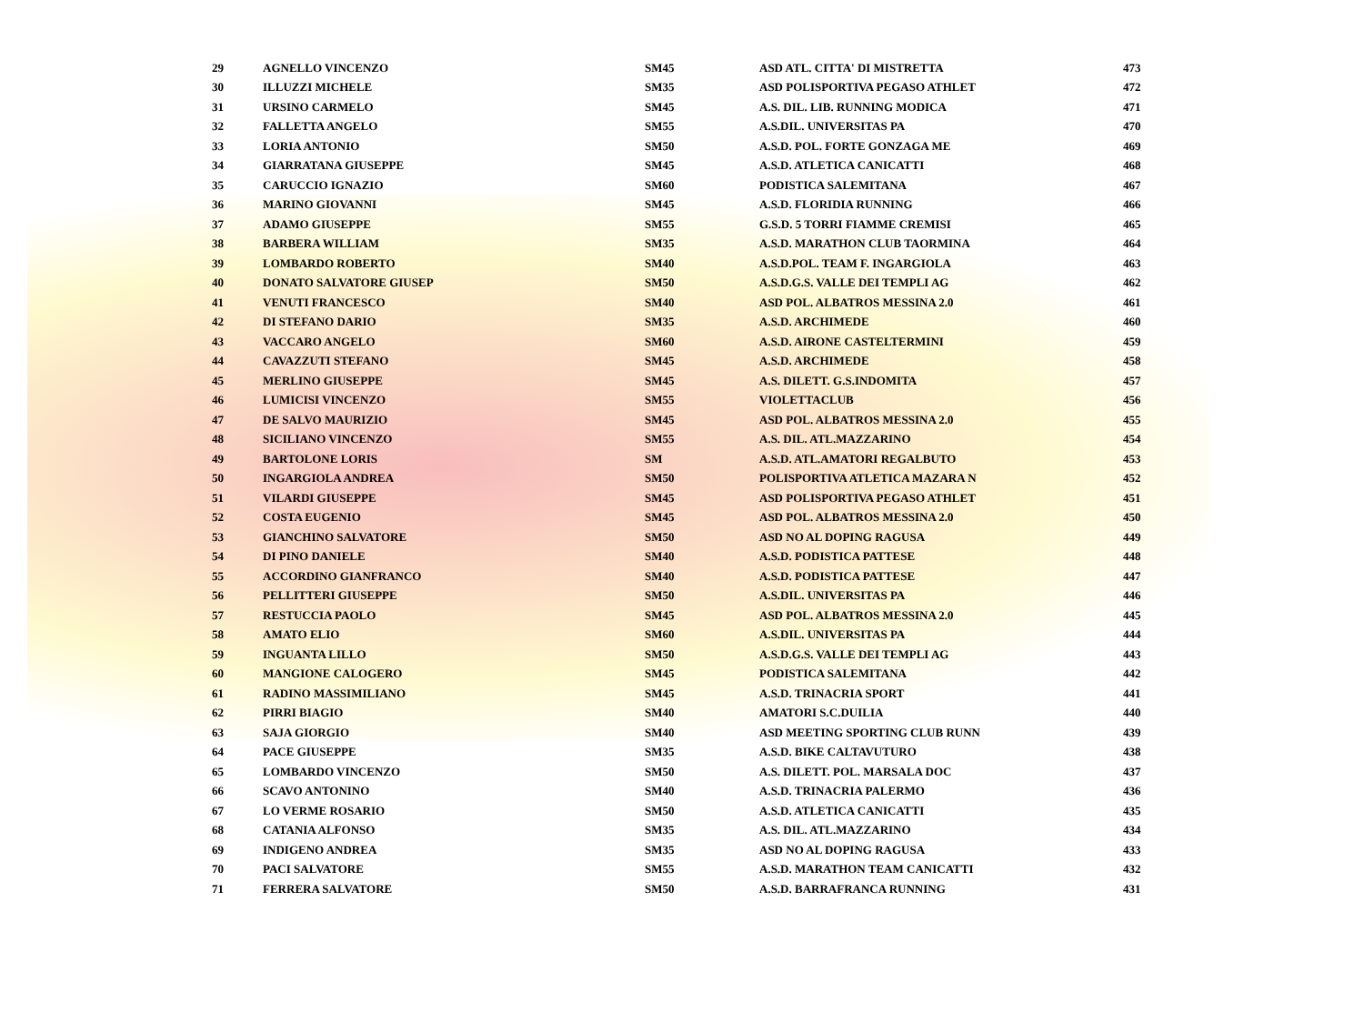| 29 | AGNELLO VINCENZO | SM45 | ASD ATL. CITTA' DI MISTRETTA | 473 |
| 30 | ILLUZZI MICHELE | SM35 | ASD POLISPORTIVA PEGASO ATHLET | 472 |
| 31 | URSINO CARMELO | SM45 | A.S. DIL. LIB. RUNNING MODICA | 471 |
| 32 | FALLETTA ANGELO | SM55 | A.S.DIL. UNIVERSITAS PA | 470 |
| 33 | LORIA ANTONIO | SM50 | A.S.D. POL. FORTE GONZAGA ME | 469 |
| 34 | GIARRATANA GIUSEPPE | SM45 | A.S.D. ATLETICA CANICATTI | 468 |
| 35 | CARUCCIO IGNAZIO | SM60 | PODISTICA SALEMITANA | 467 |
| 36 | MARINO GIOVANNI | SM45 | A.S.D. FLORIDIA RUNNING | 466 |
| 37 | ADAMO GIUSEPPE | SM55 | G.S.D. 5 TORRI FIAMME CREMISI | 465 |
| 38 | BARBERA WILLIAM | SM35 | A.S.D. MARATHON CLUB TAORMINA | 464 |
| 39 | LOMBARDO ROBERTO | SM40 | A.S.D.POL. TEAM F. INGARGIOLA | 463 |
| 40 | DONATO SALVATORE GIUSEP | SM50 | A.S.D.G.S. VALLE DEI TEMPLI AG | 462 |
| 41 | VENUTI FRANCESCO | SM40 | ASD POL. ALBATROS MESSINA 2.0 | 461 |
| 42 | DI STEFANO DARIO | SM35 | A.S.D. ARCHIMEDE | 460 |
| 43 | VACCARO ANGELO | SM60 | A.S.D. AIRONE CASTELTERMINI | 459 |
| 44 | CAVAZZUTI STEFANO | SM45 | A.S.D. ARCHIMEDE | 458 |
| 45 | MERLINO GIUSEPPE | SM45 | A.S. DILETT. G.S.INDOMITA | 457 |
| 46 | LUMICISI VINCENZO | SM55 | VIOLETTACLUB | 456 |
| 47 | DE SALVO MAURIZIO | SM45 | ASD POL. ALBATROS MESSINA 2.0 | 455 |
| 48 | SICILIANO VINCENZO | SM55 | A.S. DIL. ATL.MAZZARINO | 454 |
| 49 | BARTOLONE LORIS | SM | A.S.D. ATL.AMATORI REGALBUTO | 453 |
| 50 | INGARGIOLA ANDREA | SM50 | POLISPORTIVA ATLETICA MAZARA N | 452 |
| 51 | VILARDI GIUSEPPE | SM45 | ASD POLISPORTIVA PEGASO ATHLET | 451 |
| 52 | COSTA EUGENIO | SM45 | ASD POL. ALBATROS MESSINA 2.0 | 450 |
| 53 | GIANCHINO SALVATORE | SM50 | ASD NO AL DOPING RAGUSA | 449 |
| 54 | DI PINO DANIELE | SM40 | A.S.D. PODISTICA PATTESE | 448 |
| 55 | ACCORDINO GIANFRANCO | SM40 | A.S.D. PODISTICA PATTESE | 447 |
| 56 | PELLITTERI GIUSEPPE | SM50 | A.S.DIL. UNIVERSITAS PA | 446 |
| 57 | RESTUCCIA PAOLO | SM45 | ASD POL. ALBATROS MESSINA 2.0 | 445 |
| 58 | AMATO ELIO | SM60 | A.S.DIL. UNIVERSITAS PA | 444 |
| 59 | INGUANTA LILLO | SM50 | A.S.D.G.S. VALLE DEI TEMPLI AG | 443 |
| 60 | MANGIONE CALOGERO | SM45 | PODISTICA SALEMITANA | 442 |
| 61 | RADINO MASSIMILIANO | SM45 | A.S.D. TRINACRIA SPORT | 441 |
| 62 | PIRRI BIAGIO | SM40 | AMATORI S.C.DUILIA | 440 |
| 63 | SAJA GIORGIO | SM40 | ASD MEETING SPORTING CLUB RUNN | 439 |
| 64 | PACE GIUSEPPE | SM35 | A.S.D. BIKE CALTAVUTURO | 438 |
| 65 | LOMBARDO VINCENZO | SM50 | A.S. DILETT. POL. MARSALA DOC | 437 |
| 66 | SCAVO ANTONINO | SM40 | A.S.D. TRINACRIA PALERMO | 436 |
| 67 | LO VERME ROSARIO | SM50 | A.S.D. ATLETICA CANICATTI | 435 |
| 68 | CATANIA ALFONSO | SM35 | A.S. DIL. ATL.MAZZARINO | 434 |
| 69 | INDIGENO ANDREA | SM35 | ASD NO AL DOPING RAGUSA | 433 |
| 70 | PACI SALVATORE | SM55 | A.S.D. MARATHON TEAM CANICATTI | 432 |
| 71 | FERRERA SALVATORE | SM50 | A.S.D. BARRAFRANCA RUNNING | 431 |